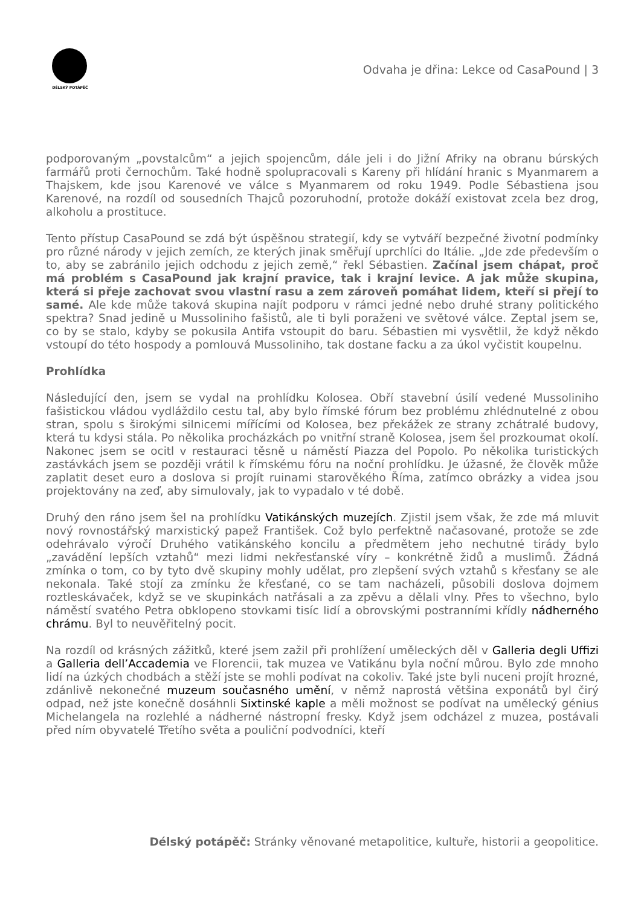DÉLSKÝ POTÁPĚČ
Odvaha je dřina: Lekce od CasaPound | 3
podporovaným „povstalcům“ a jejich spojencům, dále jeli i do Jižní Afriky na obranu búrských farmářů proti černochům. Také hodně spolupracovali s Kareny při hlídání hranic s Myanmarem a Thajskem, kde jsou Karenové ve válce s Myanmarem od roku 1949. Podle Sébastiena jsou Karenové, na rozdíl od sousedních Thajců pozoruhodní, protože dokáží existovat zcela bez drog, alkoholu a prostituce.
Tento přístup CasaPound se zdá být úspěšnou strategií, kdy se vytváří bezpečné životní podmínky pro různé národy v jejich zemích, ze kterých jinak směřují uprchlíci do Itálie. „Jde zde především o to, aby se zabránilo jejich odchodu z jejich země,“ řekl Sébastien. Začínal jsem chápat, proč má problém s CasaPound jak krajní pravice, tak i krajní levice. A jak může skupina, která si přeje zachovat svou vlastní rasu a zem zároveň pomáhat lidem, kteří si přejí to samé. Ale kde může taková skupina najít podporu v rámci jedné nebo druhé strany politického spektra? Snad jedině u Mussoliniho fašistů, ale ti byli poraženi ve světové válce. Zeptal jsem se, co by se stalo, kdyby se pokusila Antifa vstoupit do baru. Sébastien mi vysvětlil, že když někdo vstoupí do této hospody a pomlouvá Mussoliniho, tak dostane facku a za úkol vyčistit koupelnu.
Prohlídka
Následující den, jsem se vydal na prohlídku Kolosea. Obří stavební úsilí vedené Mussoliniho fašistickou vládou vydláždilo cestu tal, aby bylo římské fórum bez problému zhlédnutelné z obou stran, spolu s širokými silnicemi mířícími od Kolosea, bez překážek ze strany zchátralé budovy, která tu kdysi stála. Po několika procházkách po vnitřní straně Kolosea, jsem šel prozkoumat okolí. Nakonec jsem se ocitl v restauraci těsně u náměstí Piazza del Popolo. Po několika turistických zastávkách jsem se později vrátil k římskému fóru na noční prohlídku. Je úžasné, že člověk může zaplatit deset euro a doslova si projít ruinami starověkého Říma, zatímco obrázky a videa jsou projektovány na zeď, aby simulovaly, jak to vypadalo v té době.
Druhý den ráno jsem šel na prohlídku Vatikánských muzejích. Zjistil jsem však, že zde má mluvit nový rovnostářský marxistický papež František. Což bylo perfektně načasované, protože se zde odehrávalo výročí Druhého vatikánského koncilu a předmětem jeho nechutné tirády bylo „zavádění lepších vztahů“ mezi lidmi nekřesťanské víry – konkrétně židů a muslimů. Žádná zmínka o tom, co by tyto dvě skupiny mohly udělat, pro zlepšení svých vztahů s křesťany se ale nekonala. Také stojí za zmínku že křesťané, co se tam nacházeli, působili doslova dojmem roztleskávaček, když se ve skupinkách natřásali a za zpěvu a dělali vlny. Přes to všechno, bylo náměstí svatého Petra obklopeno stovkami tisíc lidí a obrovskými postranními křídly nádherného chrámu. Byl to neuvěřitelný pocit.
Na rozdíl od krásných zážitků, které jsem zažil při prohlížení uměleckých děl v Galleria degli Uffizi a Galleria dell’Accademia ve Florencii, tak muzea ve Vatikánu byla noční můrou. Bylo zde mnoho lidí na úzkých chodbách a stěží jste se mohli podívat na cokoliv. Také jste byli nuceni projít hrozné, zdánlivě nekonečné muzeum současného umění, v němž naprostá většina exponátů byl čirý odpad, než jste konečně dosáhnli Sixtinské kaple a měli možnost se podívat na umělecký génius Michelangela na rozlehlé a nádherné nástropní fresky. Když jsem odcházel z muzea, postávali před ním obyvatelé Třetího světa a pouliční podvodníci, kteří
Délský potápěč: Stránky věnované metapolitice, kultuře, historii a geopolitice.